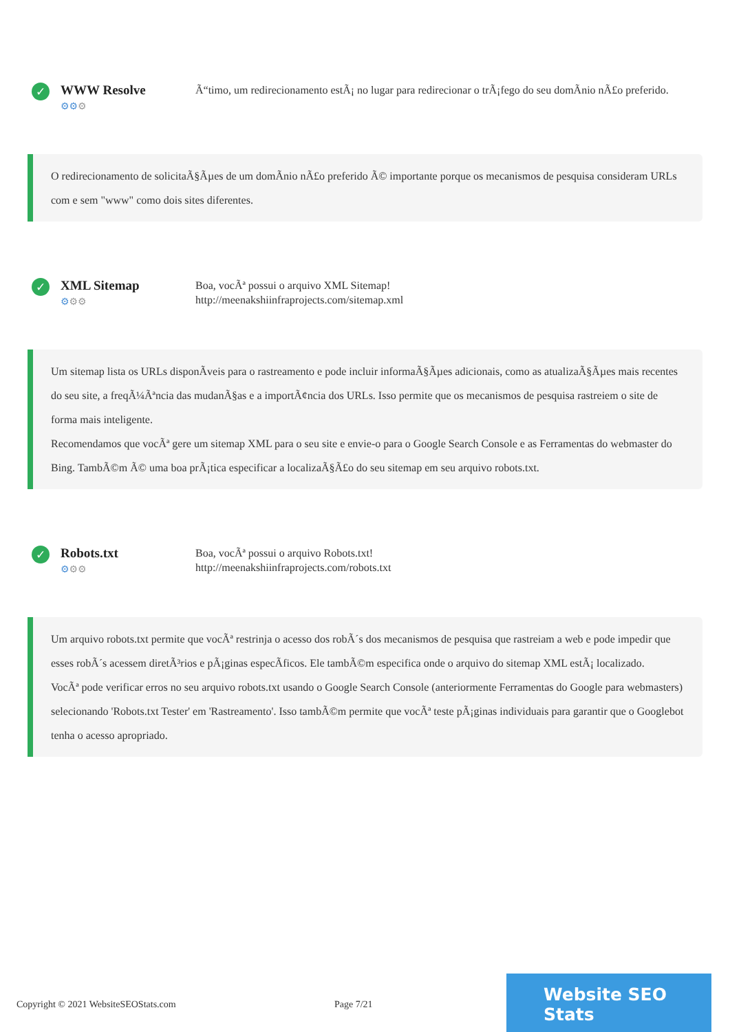✓
WWW Resolve
⚙⚙⚙
Ã“timo, um redirecionamento estÃ¡ no lugar para redirecionar o trÃ¡fego do seu domÃnio nÃ£o preferido.
O redirecionamento de solicitaÃ§Ãµes de um domÃnio nÃ£o preferido Ã© importante porque os mecanismos de pesquisa consideram URLs com e sem "www" como dois sites diferentes.
✓
XML Sitemap
⚙⚙⚙
Boa, vocÃª possui o arquivo XML Sitemap!
http://meenakshiinfraprojects.com/sitemap.xml
Um sitemap lista os URLs disponÃveis para o rastreamento e pode incluir informaÃ§Ãµes adicionais, como as atualizaÃ§Ãµes mais recentes do seu site, a freqÃ¼Ãªncia das mudanÃ§as e a importÃ¢ncia dos URLs. Isso permite que os mecanismos de pesquisa rastreiem o site de forma mais inteligente.
Recomendamos que vocÃª gere um sitemap XML para o seu site e envie-o para o Google Search Console e as Ferramentas do webmaster do Bing. TambÃ©m Ã© uma boa prÃ¡tica especificar a localizaÃ§Ã£o do seu sitemap em seu arquivo robots.txt.
✓
Robots.txt
⚙⚙⚙
Boa, vocÃª possui o arquivo Robots.txt!
http://meenakshiinfraprojects.com/robots.txt
Um arquivo robots.txt permite que vocÃª restrinja o acesso dos robÃ´s dos mecanismos de pesquisa que rastreiam a web e pode impedir que esses robÃ´s acessem diretÃ³rios e pÃ¡ginas especÃficos. Ele tambÃ©m especifica onde o arquivo do sitemap XML estÃ¡ localizado.
VocÃª pode verificar erros no seu arquivo robots.txt usando o Google Search Console (anteriormente Ferramentas do Google para webmasters) selecionando 'Robots.txt Tester' em 'Rastreamento'. Isso tambÃ©m permite que vocÃª teste pÃ¡ginas individuais para garantir que o Googlebot tenha o acesso apropriado.
Copyright © 2021 WebsiteSEOStats.com Page 7/21
Website SEO Stats